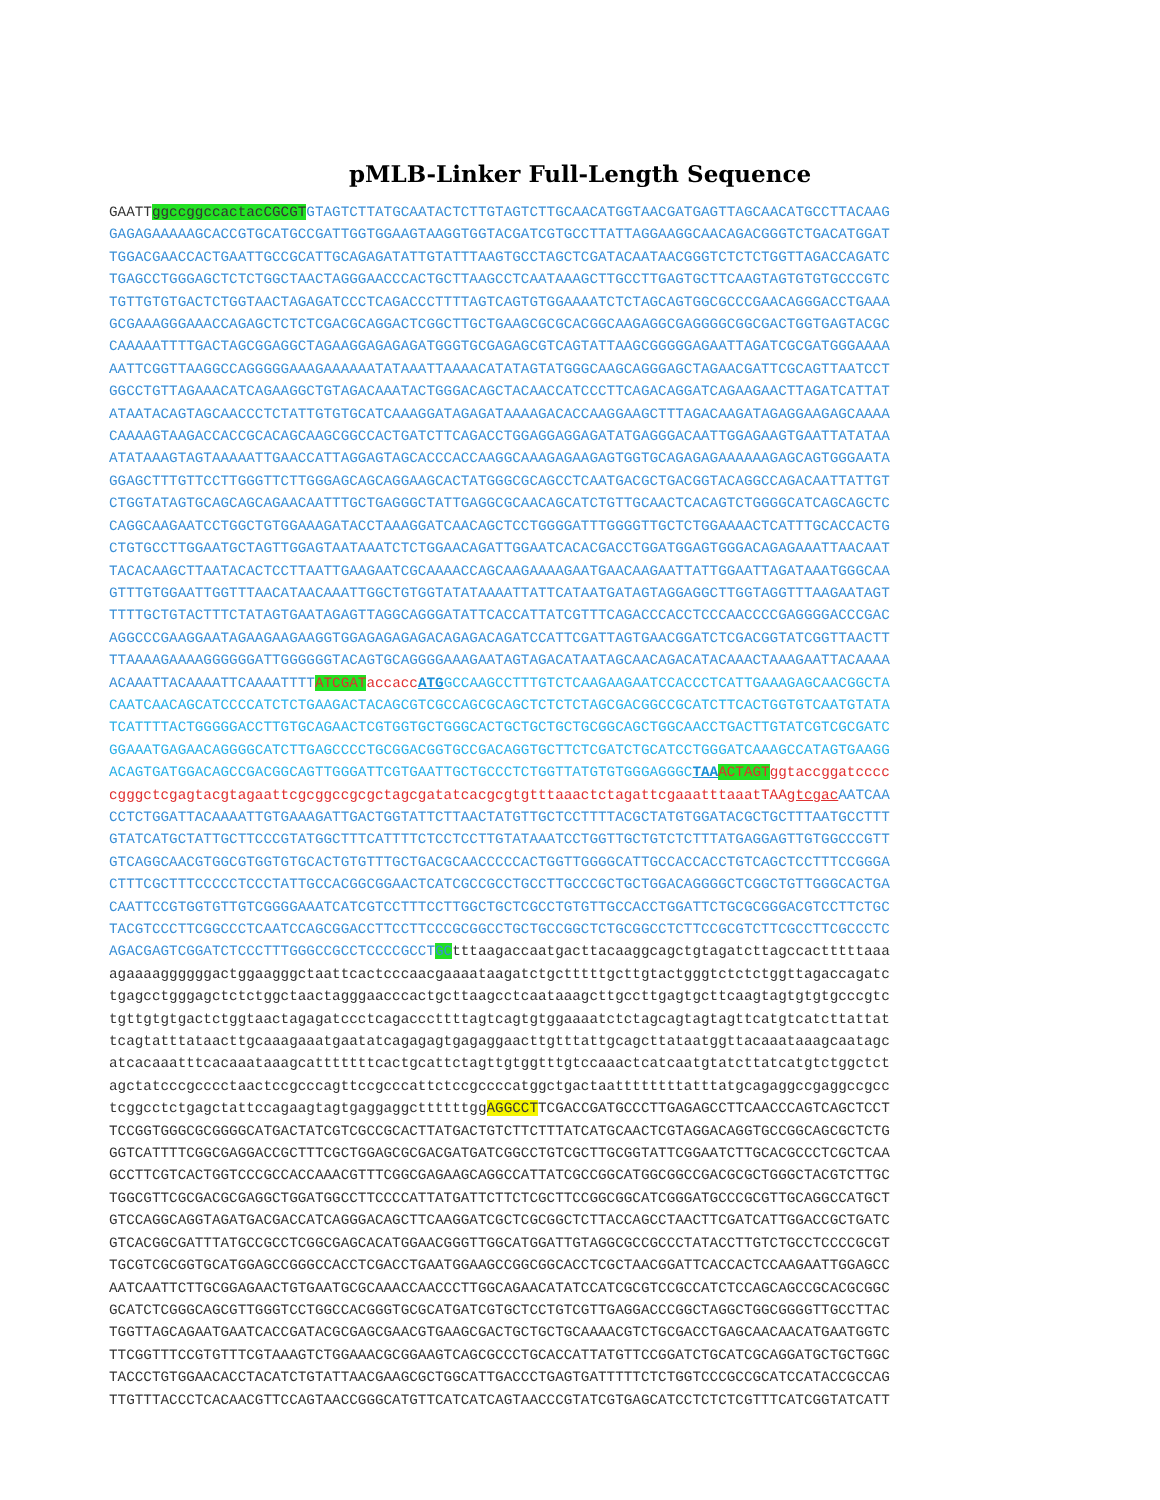pMLB-Linker Full-Length Sequence
GAATTggccggccactacCGCGT GTAGTCTTATGCAATACTCTTGTAGTCTTGCAACATGGTAACGATGAGTTAGCAACATGCCTTACAAG
GAGAGAAAAAGCACCGTGCATGCCGATTGGTGGAAGTAAGGTGGTACGATCGTGCCTTATTAGGAAGGCAACAGACGGGTCTGACATGGAT
TGGACGAACCACTGAATTGCCGCATTGCAGAGATATTGTATTTAAGTGCCTAGCTCGATACAATAACGGGTCTCTCTGGTTAGACCAGATC
TGAGCCTGGGAGCTCTCTGGCTAACTAGGGAACCCACTGCTTAAGCCTCAATAAAGCTTGCCTTGAGTGCTTCAAGTAGTGTGTGCCCGTC
TGTTGTGTGACTCTGGTAACTAGAGATCCCTCAGACCCTTTTAGTCAGTGTGGAAAATCTCTAGCAGTGGCGCCCGAACAGGGACCTGAAA
GCGAAAGGGAAACCAGAGCTCTCTCGACGCAGGACTCGGCTTGCTGAAGCGCGCACGGCAAGAGGCGAGGGGCGGCGACTGGTGAGTACGC
CAAAAATTTTGACTAGCGGAGGCTAGAAGGAGAGAGATGGGTGCGAGAGCGTCAGTATTAAGCGGGGGAGAATTAGATCGCGATGGGAAAA
AATTCGGTTAAGGCCAGGGGGAAAGAAAAAATATAAATTAAAACATATAGTATGGGCAAGCAGGGAGCTAGAACGATTCGCAGTTAATCCT
GGCCTGTTAGAAACATCAGAAGGCTGTAGACAAATACTGGGACAGCTACAACCATCCCTTCAGACAGGATCAGAAGAACTTAGATCATTAT
ATAATACAGTAGCAACCCTCTATTGTGTGCATCAAAGGATAGAGATAAAAGACACCAAGGAAGCTTTAGACAAGATAGAGGAAGAGCAAAA
CAAAAGTAAGACCACCGCACAGCAAGCGGCCACTGATCTTCAGACCTGGAGGAGGAGATATGAGGGACAATTGGAGAAGTGAATTATATAA
ATATAAAGTAGTAAAAATTGAACCATTAGGAGTAGCACCCACCAAGGCAAAGAGAAGAGTGGTGCAGAGAGAAAAAAGAGCAGTGGGAATA
GGAGCTTTGTTCCTTGGGTTCTTGGGAGCAGCAGGAAGCACTATGGGCGCAGCCTCAATGACGCTGACGGTACAGGCCAGACAATTATTGT
CTGGTATAGTGCAGCAGCAGAACAATTTGCTGAGGGCTATTGAGGCGCAACAGCATCTGTTGCAACTCACAGTCTGGGGCATCAGCAGCTC
CAGGCAAGAATCCTGGCTGTGGAAAGATACCTAAAGGATCAACAGCTCCTGGGGATTTGGGGTTGCTCTGGAAAACTCATTTGCACCACTG
CTGTGCCTTGGAATGCTAGTTGGAGTAATAAATCTCTGGAACAGATTGGAATCACACGACCTGGATGGAGTGGGACAGAGAAATTAACAAT
TACACAAGCTTAATACACTCCTTAATTGAAGAATCGCAAAACCAGCAAGAAAAGAATGAACAAGAATTATTGGAATTAGATAAATGGGCAA
GTTTGTGGAATTGGTTTAACATAACAAATTGGCTGTGGTATATAAAATTATTCATAATGATAGTAGGAGGCTTGGTAGGTTTAAGAATAGT
TTTTGCTGTACTTTCTATAGTGAATAGAGTTAGGCAGGGATATTCACCATTATCGTTTCAGACCCACCTCCCAACCCCGAGGGGACCCGAC
AGGCCCGAAGGAATAGAAGAAGAAGGTGGAGAGAGAGACAGAGACAGATCCATTCGATTAGTGAACGGATCTCGACGGTATCGGTTAACTT
TTAAAAGAAAAGGGGGGATTGGGGGGTACAGTGCAGGGGAAAGAATAGTAGACATAATAGCAACAGACATACAAACTAAAGAATTACAAAA
ACAAATTACAAAATTCAAAATTTT ATCGAT accacc ATG GCCAAGCCTTTGTCTCAAGAAGAATCCACCCTCATTGAAAGAGCAACGGCTA
CAATCAACAGCATCCCCATCTCTGAAGACTACAGCGTCGCCAGCGCAGCTCTCTCTAGCGACGGCCGCATCTTCACTGGTGTCAATGTATA
TCATTTTACTGGGGGACCTTGTGCAGAACTCGTGGTGCTGGGCACTGCTGCTGCTGCGGCAGCTGGCAACCTGACTTGTATCGTCGCGATC
GGAAATGAGAACAGGGGCATCTTGAGCCCCTGCGGACGGTGCCGACAGGTGCTTCTCGATCTGCATCCTGGGATCAAAGCCATAGTGAAGG
ACAGTGATGGACAGCCGACGGCAGTTGGGATTCGTGAATTGCTGCCCTCTGGTTATGTGTGGGAGGGC TAA ACTAGT ggtaccggatcccc
cgggctcgagtacgtagaattcgcggccgcgctagcgatatcacgcgtgtttaaactctagattcgaaatttaaatTAAgtcgac AATCAA
CCTCTGGATTACAAAATTGTGAAAGATTGACTGGTATTCTTAACTATGTTGCTCCTTTTACGCTATGTGGATACGCTGCTTTAATGCCTTT
GTATCATGCTATTGCTTCCCGTATGGCTTTCATTTTCTCCTCCTTGTATAAATCCTGGTTGCTGTCTCTTTATGAGGAGTTGTGGCCCGTT
GTCAGGCAACGTGGCGTGGTGTGCACTGTGTTTGCTGACGCAACCCCCACTGGTTGGGGCATTGCCACCACCTGTCAGCTCCTTTCCGGGA
CTTTCGCTTTCCCCCTCCCTATTGCCACGGCGGAACTCATCGCCGCCTGCCTTGCCCGCTGCTGGACAGGGGCTCGGCTGTTGGGCACTGA
CAATTCCGTGGTGTTGTCGGGGAAATCATCGTCCTTTCCTTGGCTGCTCGCCTGTGTTGCCACCTGGATTCTGCGCGGGACGTCCTTCTGC
TACGTCCCTTCGGCCCTCAATCCAGCGGACCTTCCTTCCCGCGGCCTGCTGCCGGCTCTGCGGCCTCTTCCGCGTCTTCGCCTTCGCCCTC
AGACGAGTCGGATCTCCCTTTGGGCCGCCTCCCCGCCT GCtttaagaccaatgacttacaaggcagctgtagatcttagccactttttaaa
agaaaaggggggactggaagggctaattcactcccaacgaaaataagatctgctttttgcttgtactgggtctctctggttagaccagatc
tgagcctgggagctctctggctaactagggaacccactgcttaagcctcaataaagcttgccttgagtgcttcaagtagtgtgtgcccgtc
tgttgtgtgactctggtaactagagatccctcagacccttttagtcagtgtggaaaatctctagcagtagtagttcatgtcatcttattat
tcagtatttataacttgcaaagaaatgaatatcagagagtgagaggaacttgtttattgcagcttataatggttacaaataaagcaatagc
atcacaaatttcacaaataaagcatttttttcactgcattctagttgtggtttgtccaaactcatcaatgtatcttatcatgtctggctct
agctatcccgcccctaactccgcccagttccgcccattctccgccccatggctgactaattttttttatttatgcagaggccgaggccgcc
tcggcctctgagctattccagaagtagtgaggaggcttttttggAGGCCTTCGACCGATGCCCTTGAGAGCCTTCAACCCAGTCAGCTCCT
TCCGGTGGGCGCGGGGCATGACTATCGTCGCCGCACTTATGACTGTCTTCTTTATCATGCAACTCGTAGGACAGGTGCCGGCAGCGCTCTG
GGTCATTTTCGGCGAGGACCGCTTTCGCTGGAGCGCGACGATGATCGGCCTGTCGCTTGCGGTATTCGGAATCTTGCACGCCCTCGCTCAA
GCCTTCGTCACTGGTCCCGCCACCAAACGTTTCGGCGAGAAGCAGGCCATTATCGCCGGCATGGCGGCCGACGCGCTGGGCTACGTCTTGC
TGGCGTTCGCGACGCGAGGCTGGATGGCCTTCCCCATTATGATTCTTCTCGCTTCCGGCGGCATCGGGATGCCCGCGTTGCAGGCCATGCT
GTCCAGGCAGGTAGATGACGACCATCAGGGACAGCTTCAAGGATCGCTCGCGGCTCTTACCAGCCTAACTTCGATCATTGGACCGCTGATC
GTCACGGCGATTTATGCCGCCTCGGCGAGCACATGGAACGGGTTGGCATGGATTGTAGGCGCCGCCCTATACCTTGTCTGCCTCCCCGCGT
TGCGTCGCGGTGCATGGAGCCGGGCCACCTCGACCTGAATGGAAGCCGGCGGCACCTCGCTAACGGATTCACCACTCCAAGAATTGGAGCC
AATCAATTCTTGCGGAGAACTGTGAATGCGCAAACCAACCCTTGGCAGAACATATCCATCGCGTCCGCCATCTCCAGCAGCCGCACGCGGC
GCATCTCGGGCAGCGTTGGGTCCTGGCCACGGGTGCGCATGATCGTGCTCCTGTCGTTGAGGACCCGGCTAGGCTGGCGGGGTTGCCTTAC
TGGTTAGCAGAATGAATCACCGATACGCGAGCGAACGTGAAGCGACTGCTGCTGCAAAACGTCTGCGACCTGAGCAACAACATGAATGGTC
TTCGGTTTCCGTGTTTCGTAAAGTCTGGAAACGCGGAAGTCAGCGCCCTGCACCATTATGTTCCGGATCTGCATCGCAGGATGCTGCTGGC
TACCCTGTGGAACACCTACATCTGTATTAACGAAGCGCTGGCATTGACCCTGAGTGATTTTTCTCTGGTCCCGCCGCATCCATACCGCCAG
TTGTTTACCCTCACAACGTTCCAGTAACCGGGCATGTTCATCATCAGTAACCCGTATCGTGAGCATCCTCTCTCGTTTCATCGGTATCATT